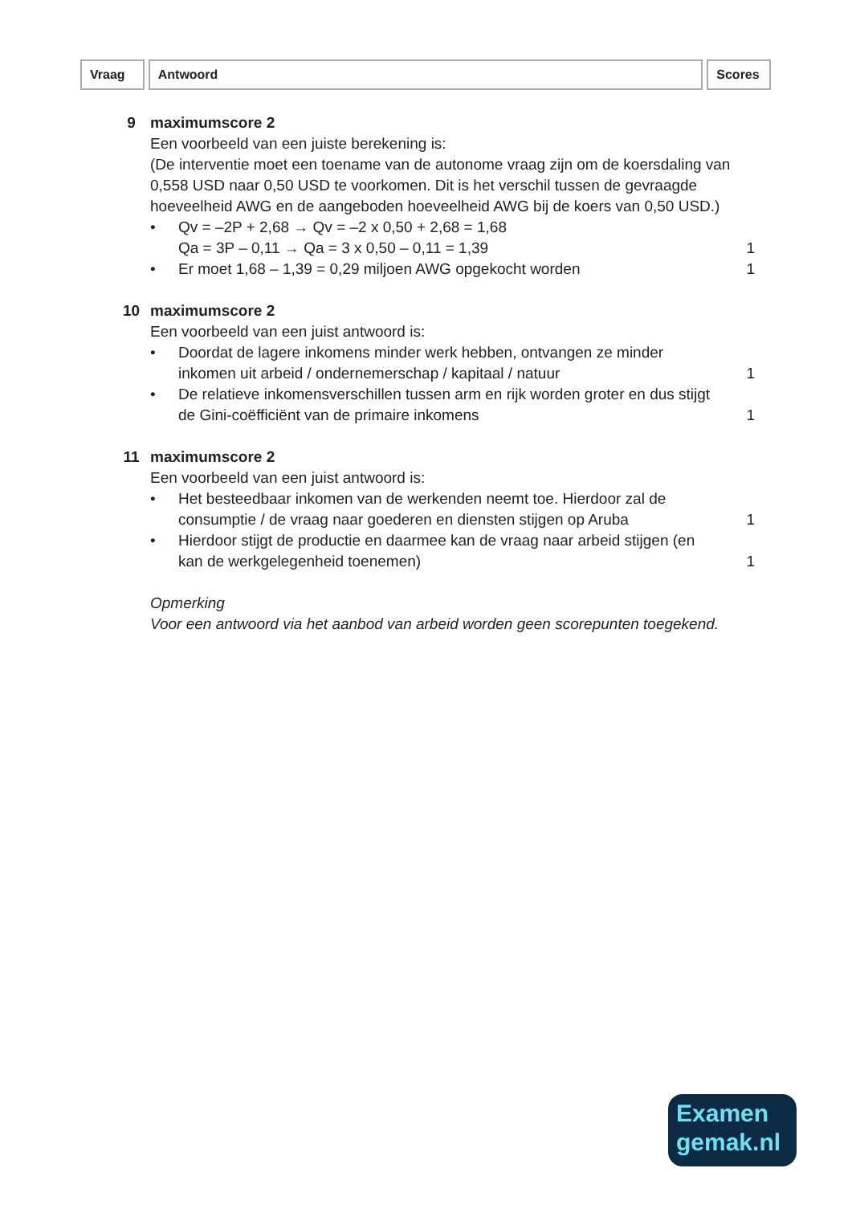Vraag Antwoord Scores
9 maximumscore 2
Een voorbeeld van een juiste berekening is:
(De interventie moet een toename van de autonome vraag zijn om de koersdaling van 0,558 USD naar 0,50 USD te voorkomen. Dit is het verschil tussen de gevraagde hoeveelheid AWG en de aangeboden hoeveelheid AWG bij de koers van 0,50 USD.)
• Qv = –2P + 2,68 → Qv = –2 x 0,50 + 2,68 = 1,68
Qa = 3P – 0,11 → Qa = 3 x 0,50 – 0,11 = 1,39
1
• Er moet 1,68 – 1,39 = 0,29 miljoen AWG opgekocht worden
1
10 maximumscore 2
Een voorbeeld van een juist antwoord is:
• Doordat de lagere inkomens minder werk hebben, ontvangen ze minder inkomen uit arbeid / ondernemerschap / kapitaal / natuur
1
• De relatieve inkomensverschillen tussen arm en rijk worden groter en dus stijgt de Gini-coëfficiënt van de primaire inkomens
1
11 maximumscore 2
Een voorbeeld van een juist antwoord is:
• Het besteedbaar inkomen van de werkenden neemt toe. Hierdoor zal de consumptie / de vraag naar goederen en diensten stijgen op Aruba
1
• Hierdoor stijgt de productie en daarmee kan de vraag naar arbeid stijgen (en kan de werkgelegenheid toenemen)
1
Opmerking
Voor een antwoord via het aanbod van arbeid worden geen scorepunten toegekend.
Examen
gemak.nl